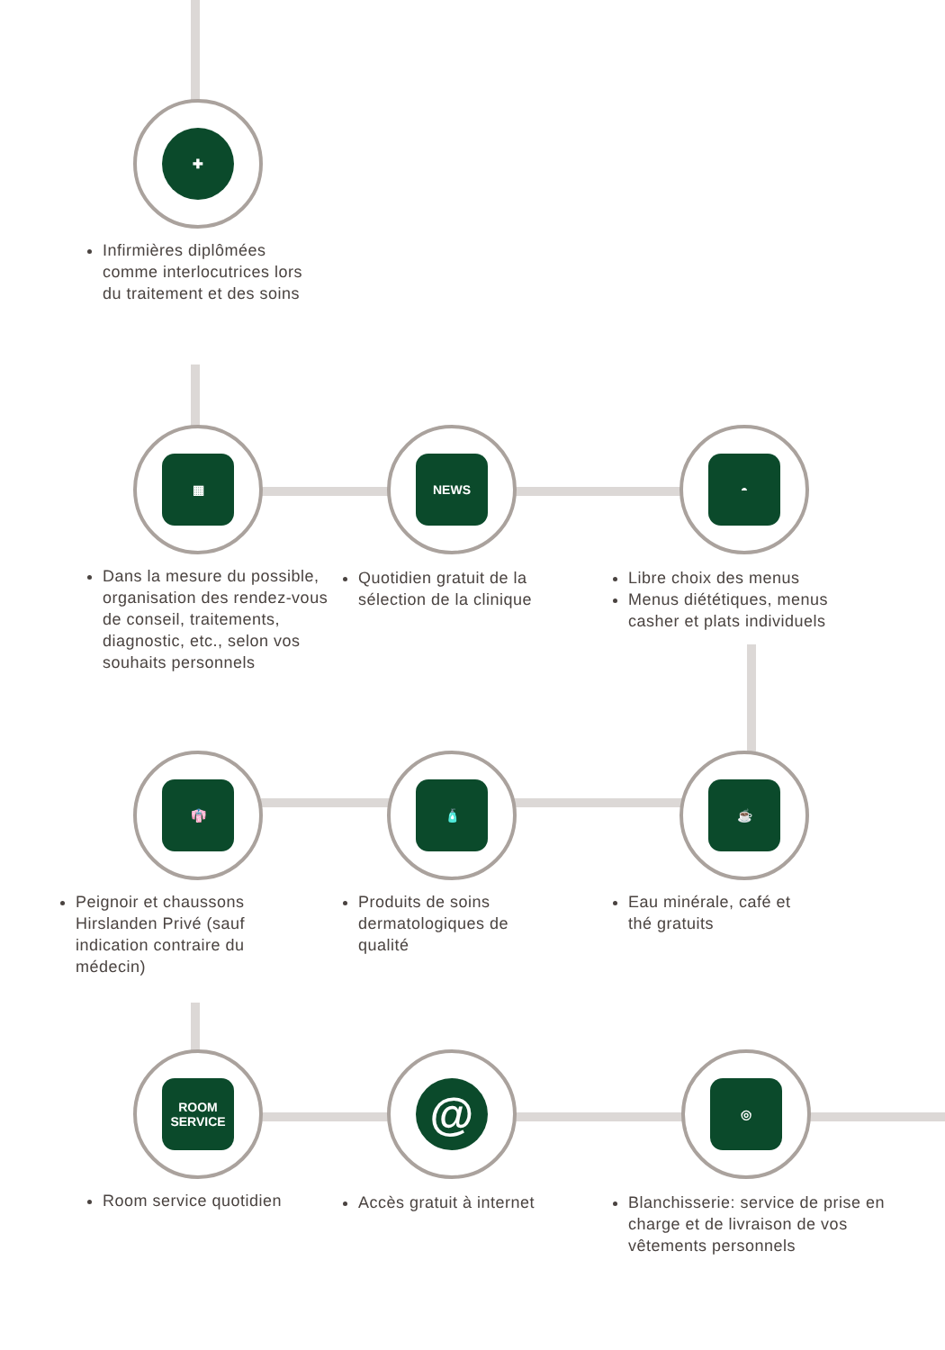✚
▦ NEWS ◓
👘 🧴 ☕
ROOM SERVICE @ ◎
Infirmières diplômées comme interlocutrices lors du traitement et des soins
Dans la mesure du possible, organisation des rendez-vous de conseil, traitements, diagnostic, etc., selon vos souhaits personnels
Quotidien gratuit de la sélection de la clinique
Libre choix des menus
Menus diététiques, menus casher et plats individuels
Peignoir et chaussons Hirslanden Privé (sauf indication contraire du médecin)
Produits de soins dermatologiques de qualité
Eau minérale, café et thé gratuits
Room service quotidien Accès gratuit à internet
Blanchisserie: service de prise en charge et de livraison de vos vêtements personnels